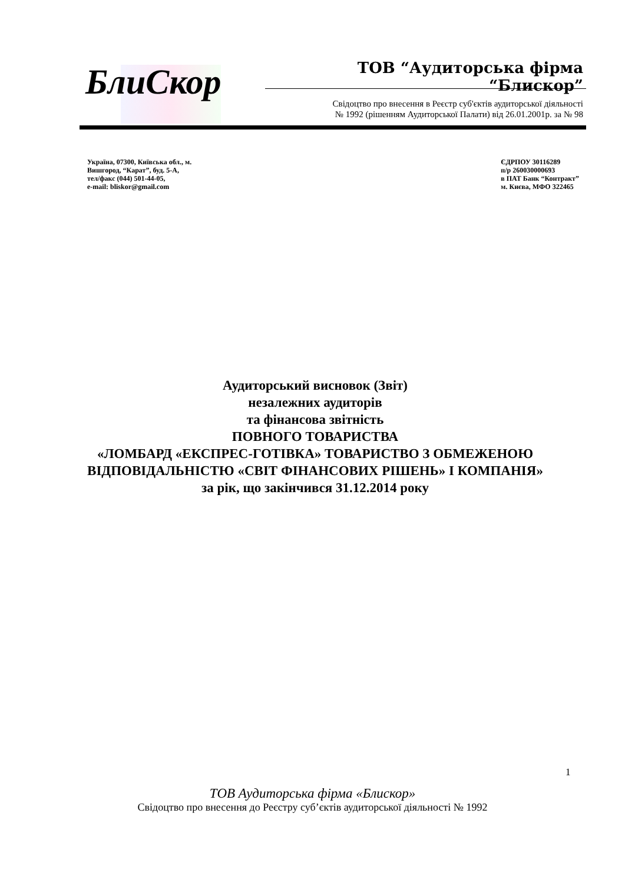Бли Скор
ТОВ “Аудиторська фірма “Блискор”
Свідоцтво про внесення в Реєстр суб'єктів аудиторської діяльності
№ 1992 (рішенням Аудиторської Палати) від 26.01.2001р. за № 98
Україна, 07300, Київська обл., м.
Вишгород, “Карат”, буд. 5-А,
тел/факс (044) 501-44-05,
e-mail: bliskor@gmail.com
ЄДРПОУ 30116289
п/р 260030000693
в ПАТ Банк “Контракт”
м. Києва, МФО 322465
Аудиторський висновок (Звіт)
незалежних аудиторів
та фінансова звітність
ПОВНОГО ТОВАРИСТВА
«ЛОМБАРД «ЕКСПРЕС-ГОТІВКА» ТОВАРИСТВО З ОБМЕЖЕНОЮ ВІДПОВІДАЛЬНІСТЮ «СВІТ ФІНАНСОВИХ РІШЕНЬ» І КОМПАНІЯ»
за рік, що закінчився 31.12.2014 року
1
ТОВ Аудиторська фірма «Блискор»
Свідоцтво про внесення до Реєстру суб’єктів аудиторської діяльності № 1992